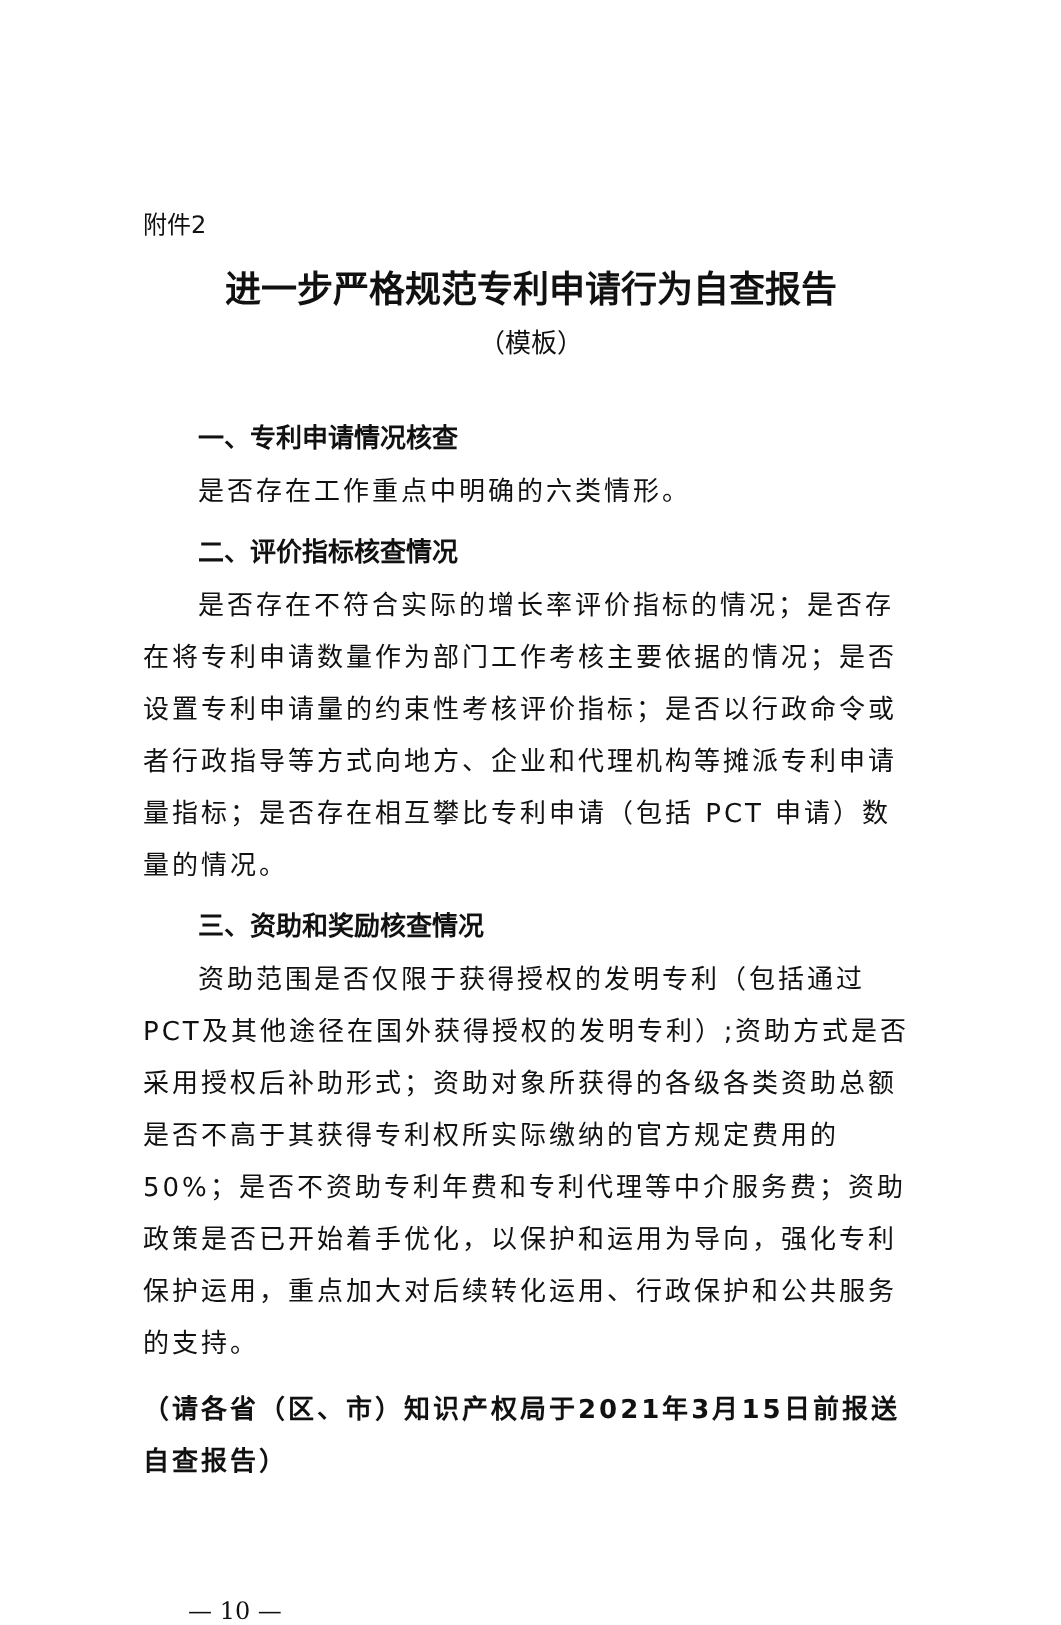附件2
进一步严格规范专利申请行为自查报告
（模板）
一、专利申请情况核查
是否存在工作重点中明确的六类情形。
二、评价指标核查情况
是否存在不符合实际的增长率评价指标的情况；是否存在将专利申请数量作为部门工作考核主要依据的情况；是否设置专利申请量的约束性考核评价指标；是否以行政命令或者行政指导等方式向地方、企业和代理机构等摊派专利申请量指标；是否存在相互攀比专利申请（包括 PCT 申请）数量的情况。
三、资助和奖励核查情况
资助范围是否仅限于获得授权的发明专利（包括通过PCT及其他途径在国外获得授权的发明专利）;资助方式是否采用授权后补助形式；资助对象所获得的各级各类资助总额是否不高于其获得专利权所实际缴纳的官方规定费用的50%；是否不资助专利年费和专利代理等中介服务费；资助政策是否已开始着手优化，以保护和运用为导向，强化专利保护运用，重点加大对后续转化运用、行政保护和公共服务的支持。
（请各省（区、市）知识产权局于2021年3月15日前报送自查报告）
— 10 —